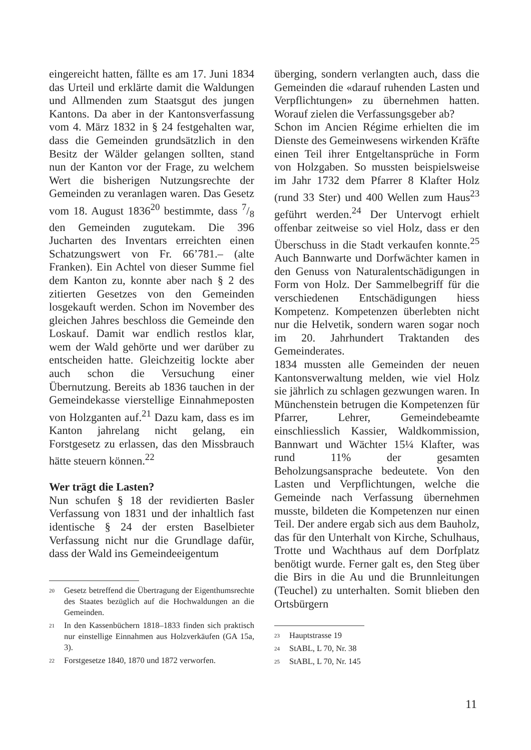eingereicht hatten, fällte es am 17. Juni 1834 das Urteil und erklärte damit die Waldungen und Allmenden zum Staatsgut des jungen Kantons. Da aber in der Kantonsverfassung vom 4. März 1832 in § 24 festgehalten war, dass die Gemeinden grundsätzlich in den Besitz der Wälder gelangen sollten, stand nun der Kanton vor der Frage, zu welchem Wert die bisherigen Nutzungsrechte der Gemeinden zu veranlagen waren. Das Gesetz vom 18. August 1836<sup>20</sup> bestimmte, dass 7/8 den Gemeinden zugutekam. Die 396 Jucharten des Inventars erreichten einen Schatzungswert von Fr. 66’781.– (alte Franken). Ein Achtel von dieser Summe fiel dem Kanton zu, konnte aber nach § 2 des zitierten Gesetzes von den Gemeinden losgekauft werden. Schon im November des gleichen Jahres beschloss die Gemeinde den Loskauf. Damit war endlich restlos klar, wem der Wald gehörte und wer darüber zu entscheiden hatte. Gleichzeitig lockte aber auch schon die Versuchung einer Übernutzung. Bereits ab 1836 tauchen in der Gemeindekasse vierstellige Einnahmeposten von Holzganten auf.<sup>21</sup> Dazu kam, dass es im Kanton jahrelang nicht gelang, ein Forstgesetz zu erlassen, das den Missbrauch hätte steuern können.<sup>22</sup>
Wer trägt die Lasten?
Nun schufen § 18 der revidierten Basler Verfassung von 1831 und der inhaltlich fast identische § 24 der ersten Baselbieter Verfassung nicht nur die Grundlage dafür, dass der Wald ins Gemeindeeigentum
20 Gesetz betreffend die Übertragung der Eigenthumsrechte des Staates bezüglich auf die Hochwaldungen an die Gemeinden.
21 In den Kassenbüchern 1818–1833 finden sich praktisch nur einstellige Einnahmen aus Holzverkäufen (GA 15a, 3).
22 Forstgesetze 1840, 1870 und 1872 verworfen.
überging, sondern verlangten auch, dass die Gemeinden die «darauf ruhenden Lasten und Verpflichtungen» zu übernehmen hatten. Worauf zielen die Verfassungsgeber ab?
Schon im Ancien Régime erhielten die im Dienste des Gemeinwesens wirkenden Kräfte einen Teil ihrer Entgeltansprüche in Form von Holzgaben. So mussten beispielsweise im Jahr 1732 dem Pfarrer 8 Klafter Holz (rund 33 Ster) und 400 Wellen zum Haus<sup>23</sup> geführt werden.<sup>24</sup> Der Untervogt erhielt offenbar zeitweise so viel Holz, dass er den Überschuss in die Stadt verkaufen konnte.<sup>25</sup> Auch Bannwarte und Dorfwächter kamen in den Genuss von Naturalentschädigungen in Form von Holz. Der Sammelbegriff für die verschiedenen Entschädigungen hiess Kompetenz. Kompetenzen überlebten nicht nur die Helvetik, sondern waren sogar noch im 20. Jahrhundert Traktanden des Gemeinderates.
1834 mussten alle Gemeinden der neuen Kantonsverwaltung melden, wie viel Holz sie jährlich zu schlagen gezwungen waren. In Münchenstein betrugen die Kompetenzen für Pfarrer, Lehrer, Gemeindebeamte einschliesslich Kassier, Waldkommission, Bannwart und Wächter 15¼ Klafter, was rund 11% der gesamten Beholzungsansprache bedeutete. Von den Lasten und Verpflichtungen, welche die Gemeinde nach Verfassung übernehmen musste, bildeten die Kompetenzen nur einen Teil. Der andere ergab sich aus dem Bauholz, das für den Unterhalt von Kirche, Schulhaus, Trotte und Wachthaus auf dem Dorfplatz benötigt wurde. Ferner galt es, den Steg über die Birs in die Au und die Brunnleitungen (Teuchel) zu unterhalten. Somit blieben den Ortsbürgern
23 Hauptstrasse 19
24 StABL, L 70, Nr. 38
25 StABL, L 70, Nr. 145
11